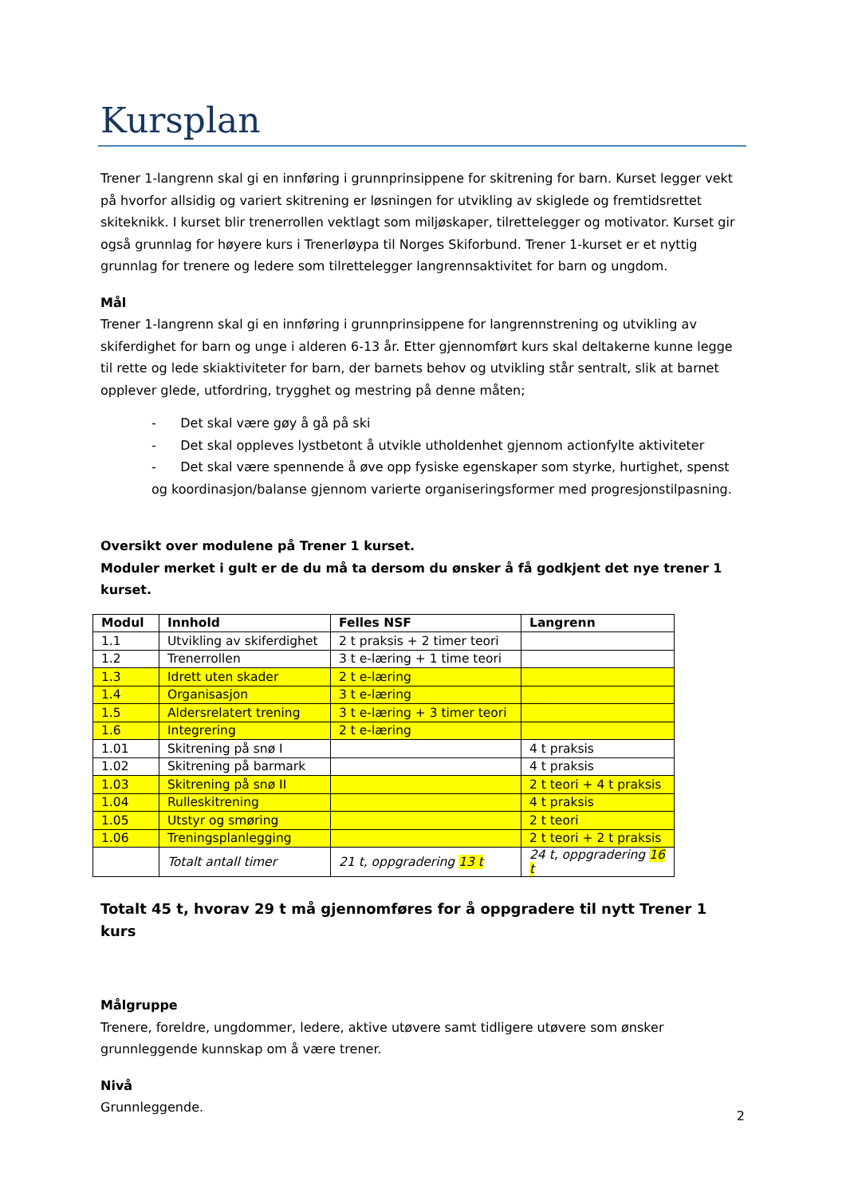Kursplan
Trener 1-langrenn skal gi en innføring i grunnprinsippene for skitrening for barn. Kurset legger vekt på hvorfor allsidig og variert skitrening er løsningen for utvikling av skiglede og fremtidsrettet skiteknikk. I kurset blir trenerrollen vektlagt som miljøskaper, tilrettelegger og motivator. Kurset gir også grunnlag for høyere kurs i Trenerløypa til Norges Skiforbund. Trener 1-kurset er et nyttig grunnlag for trenere og ledere som tilrettelegger langrennsaktivitet for barn og ungdom.
Mål
Trener 1-langrenn skal gi en innføring i grunnprinsippene for langrennstrening og utvikling av skiferdighet for barn og unge i alderen 6-13 år. Etter gjennomført kurs skal deltakerne kunne legge til rette og lede skiaktiviteter for barn, der barnets behov og utvikling står sentralt, slik at barnet opplever glede, utfordring, trygghet og mestring på denne måten;
- Det skal være gøy å gå på ski
- Det skal oppleves lystbetont å utvikle utholdenhet gjennom actionfylte aktiviteter
- Det skal være spennende å øve opp fysiske egenskaper som styrke, hurtighet, spenst og koordinasjon/balanse gjennom varierte organiseringsformer med progresjonstilpasning.
Oversikt over modulene på Trener 1 kurset.
Moduler merket i gult er de du må ta dersom du ønsker å få godkjent det nye trener 1 kurset.
| Modul | Innhold | Felles NSF | Langrenn |
| --- | --- | --- | --- |
| 1.1 | Utvikling av skiferdighet | 2 t praksis + 2 timer teori | |
| 1.2 | Trenerrollen | 3 t e-læring + 1 time teori | |
| 1.3 | Idrett uten skader | 2 t e-læring | |
| 1.4 | Organisasjon | 3 t e-læring | |
| 1.5 | Aldersrelatert trening | 3 t e-læring + 3 timer teori | |
| 1.6 | Integrering | 2 t e-læring | |
| 1.01 | Skitrening på snø I | | 4 t praksis |
| 1.02 | Skitrening på barmark | | 4 t praksis |
| 1.03 | Skitrening på snø II | | 2 t teori + 4 t praksis |
| 1.04 | Rulleskitrening | | 4 t praksis |
| 1.05 | Utstyr og smøring | | 2 t teori |
| 1.06 | Treningsplanlegging | | 2 t teori + 2 t praksis |
| | Totalt antall timer | 21 t, oppgradering 13 t | 24 t, oppgradering 16 t |
Totalt 45 t, hvorav 29 t må gjennomføres for å oppgradere til nytt Trener 1 kurs
Målgruppe
Trenere, foreldre, ungdommer, ledere, aktive utøvere samt tidligere utøvere som ønsker grunnleggende kunnskap om å være trener.
Nivå
Grunnleggende.
2